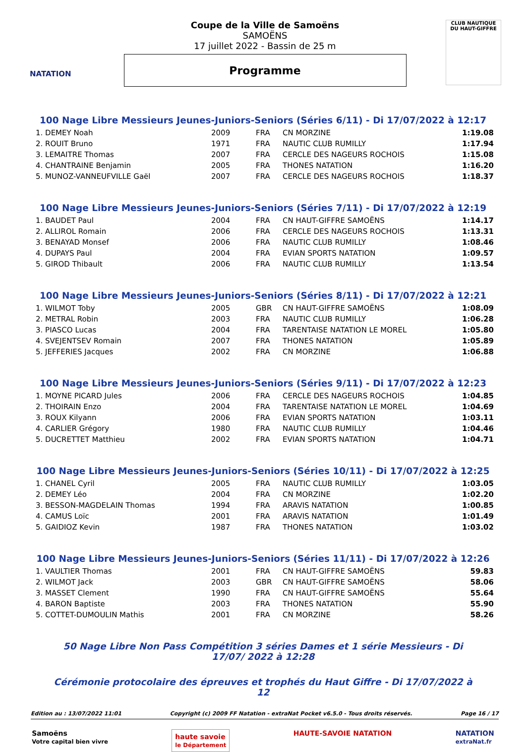NATATION
Coupe de la Ville de Samoëns
SAMOËNS
17 juillet 2022 - Bassin de 25 m
Programme
CLUB NAUTIQUE DU HAUT-GIFFRE
100 Nage Libre Messieurs Jeunes-Juniors-Seniors (Séries 6/11) - Di 17/07/2022 à 12:17
| 1. DEMEY Noah | 2009 | FRA | CN MORZINE | 1:19.08 |
| 2. ROUIT Bruno | 1971 | FRA | NAUTIC CLUB RUMILLY | 1:17.94 |
| 3. LEMAITRE Thomas | 2007 | FRA | CERCLE DES NAGEURS ROCHOIS | 1:15.08 |
| 4. CHANTRAINE Benjamin | 2005 | FRA | THONES NATATION | 1:16.20 |
| 5. MUNOZ-VANNEUFVILLE Gaël | 2007 | FRA | CERCLE DES NAGEURS ROCHOIS | 1:18.37 |
100 Nage Libre Messieurs Jeunes-Juniors-Seniors (Séries 7/11) - Di 17/07/2022 à 12:19
| 1. BAUDET Paul | 2004 | FRA | CN HAUT-GIFFRE SAMOËNS | 1:14.17 |
| 2. ALLIROL Romain | 2006 | FRA | CERCLE DES NAGEURS ROCHOIS | 1:13.31 |
| 3. BENAYAD Monsef | 2006 | FRA | NAUTIC CLUB RUMILLY | 1:08.46 |
| 4. DUPAYS Paul | 2004 | FRA | EVIAN SPORTS NATATION | 1:09.57 |
| 5. GIROD Thibault | 2006 | FRA | NAUTIC CLUB RUMILLY | 1:13.54 |
100 Nage Libre Messieurs Jeunes-Juniors-Seniors (Séries 8/11) - Di 17/07/2022 à 12:21
| 1. WILMOT Toby | 2005 | GBR | CN HAUT-GIFFRE SAMOËNS | 1:08.09 |
| 2. METRAL Robin | 2003 | FRA | NAUTIC CLUB RUMILLY | 1:06.28 |
| 3. PIASCO Lucas | 2004 | FRA | TARENTAISE NATATION LE MOREL | 1:05.80 |
| 4. SVEJENTSEV Romain | 2007 | FRA | THONES NATATION | 1:05.89 |
| 5. JEFFERIES Jacques | 2002 | FRA | CN MORZINE | 1:06.88 |
100 Nage Libre Messieurs Jeunes-Juniors-Seniors (Séries 9/11) - Di 17/07/2022 à 12:23
| 1. MOYNE PICARD Jules | 2006 | FRA | CERCLE DES NAGEURS ROCHOIS | 1:04.85 |
| 2. THOIRAIN Enzo | 2004 | FRA | TARENTAISE NATATION LE MOREL | 1:04.69 |
| 3. ROUX Kilyann | 2006 | FRA | EVIAN SPORTS NATATION | 1:03.11 |
| 4. CARLIER Grégory | 1980 | FRA | NAUTIC CLUB RUMILLY | 1:04.46 |
| 5. DUCRETTET Matthieu | 2002 | FRA | EVIAN SPORTS NATATION | 1:04.71 |
100 Nage Libre Messieurs Jeunes-Juniors-Seniors (Séries 10/11) - Di 17/07/2022 à 12:25
| 1. CHANEL Cyril | 2005 | FRA | NAUTIC CLUB RUMILLY | 1:03.05 |
| 2. DEMEY Léo | 2004 | FRA | CN MORZINE | 1:02.20 |
| 3. BESSON-MAGDELAIN Thomas | 1994 | FRA | ARAVIS NATATION | 1:00.85 |
| 4. CAMUS Loïc | 2001 | FRA | ARAVIS NATATION | 1:01.49 |
| 5. GAIDIOZ Kevin | 1987 | FRA | THONES NATATION | 1:03.02 |
100 Nage Libre Messieurs Jeunes-Juniors-Seniors (Séries 11/11) - Di 17/07/2022 à 12:26
| 1. VAULTIER Thomas | 2001 | FRA | CN HAUT-GIFFRE SAMOËNS | 59.83 |
| 2. WILMOT Jack | 2003 | GBR | CN HAUT-GIFFRE SAMOËNS | 58.06 |
| 3. MASSET Clement | 1990 | FRA | CN HAUT-GIFFRE SAMOËNS | 55.64 |
| 4. BARON Baptiste | 2003 | FRA | THONES NATATION | 55.90 |
| 5. COTTET-DUMOULIN Mathis | 2001 | FRA | CN MORZINE | 58.26 |
50 Nage Libre Non Pass Compétition 3 séries Dames et 1 série Messieurs - Di 17/07/ 2022 à 12:28
Cérémonie protocolaire des épreuves et trophés du Haut Giffre - Di 17/07/2022 à 12
Edition au : 13/07/2022 11:01 Copyright (c) 2009 FF Natation - extraNat Pocket v6.5.0 - Tous droits réservés. Page 16 / 17
Samoëns
Votre capital bien vivre haute savoie
le Département HAUTE-SAVOIE NATATION NATATION
extraNat.fr